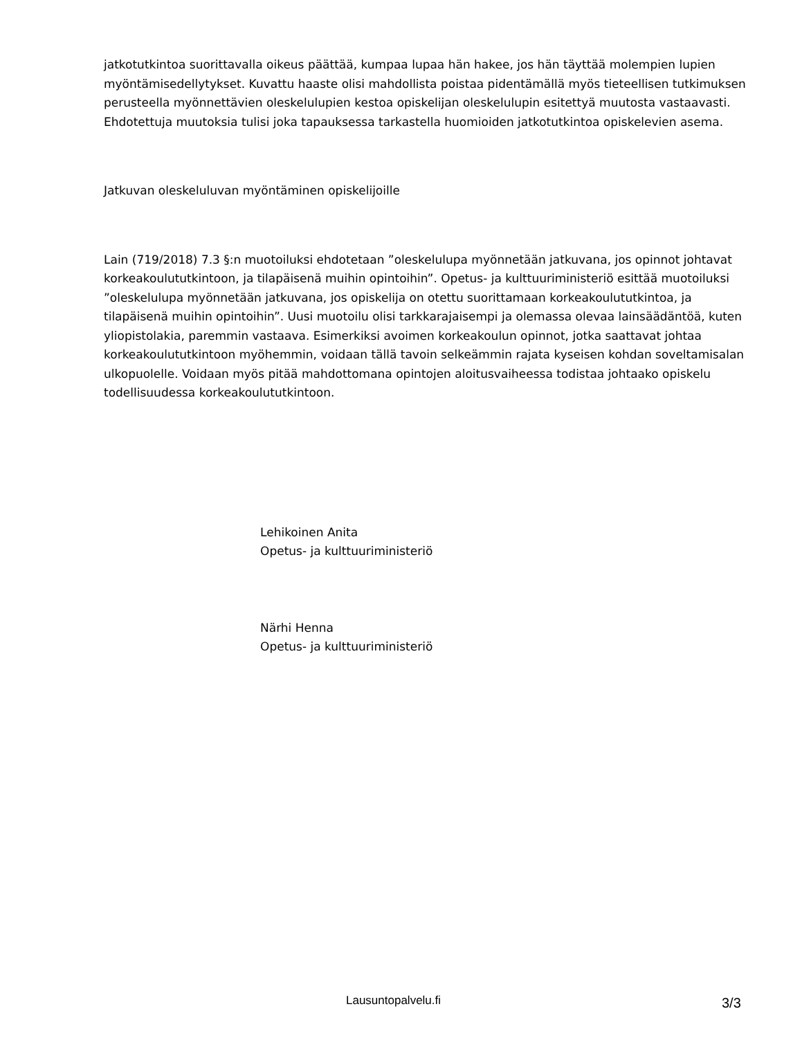jatkotutkintoa suorittavalla oikeus päättää, kumpaa lupaa hän hakee, jos hän täyttää molempien lupien myöntämisedellytykset. Kuvattu haaste olisi mahdollista poistaa pidentämällä myös tieteellisen tutkimuksen perusteella myönnettävien oleskelulupien kestoa opiskelijan oleskelulupin esitettyä muutosta vastaavasti. Ehdotettuja muutoksia tulisi joka tapauksessa tarkastella huomioiden jatkotutkintoa opiskelevien asema.
Jatkuvan oleskeluluvan myöntäminen opiskelijoille
Lain (719/2018) 7.3 §:n muotoiluksi ehdotetaan ”oleskelulupa myönnetään jatkuvana, jos opinnot johtavat korkeakoulututkintoon, ja tilapäisenä muihin opintoihin”. Opetus- ja kulttuuriministeriö esittää muotoiluksi ”oleskelulupa myönnetään jatkuvana, jos opiskelija on otettu suorittamaan korkeakoulututkintoa, ja tilapäisenä muihin opintoihin”. Uusi muotoilu olisi tarkkarajaisempi ja olemassa olevaa lainsäädäntöä, kuten yliopistolakia, paremmin vastaava. Esimerkiksi avoimen korkeakoulun opinnot, jotka saattavat johtaa korkeakoulututkintoon myöhemmin, voidaan tällä tavoin selkeämmin rajata kyseisen kohdan soveltamisalan ulkopuolelle. Voidaan myös pitää mahdottomana opintojen aloitusvaiheessa todistaa johtaako opiskelu todellisuudessa korkeakoulututkintoon.
Lehikoinen Anita
Opetus- ja kulttuuriministeriö
Närhi Henna
Opetus- ja kulttuuriministeriö
Lausuntopalvelu.fi 3/3